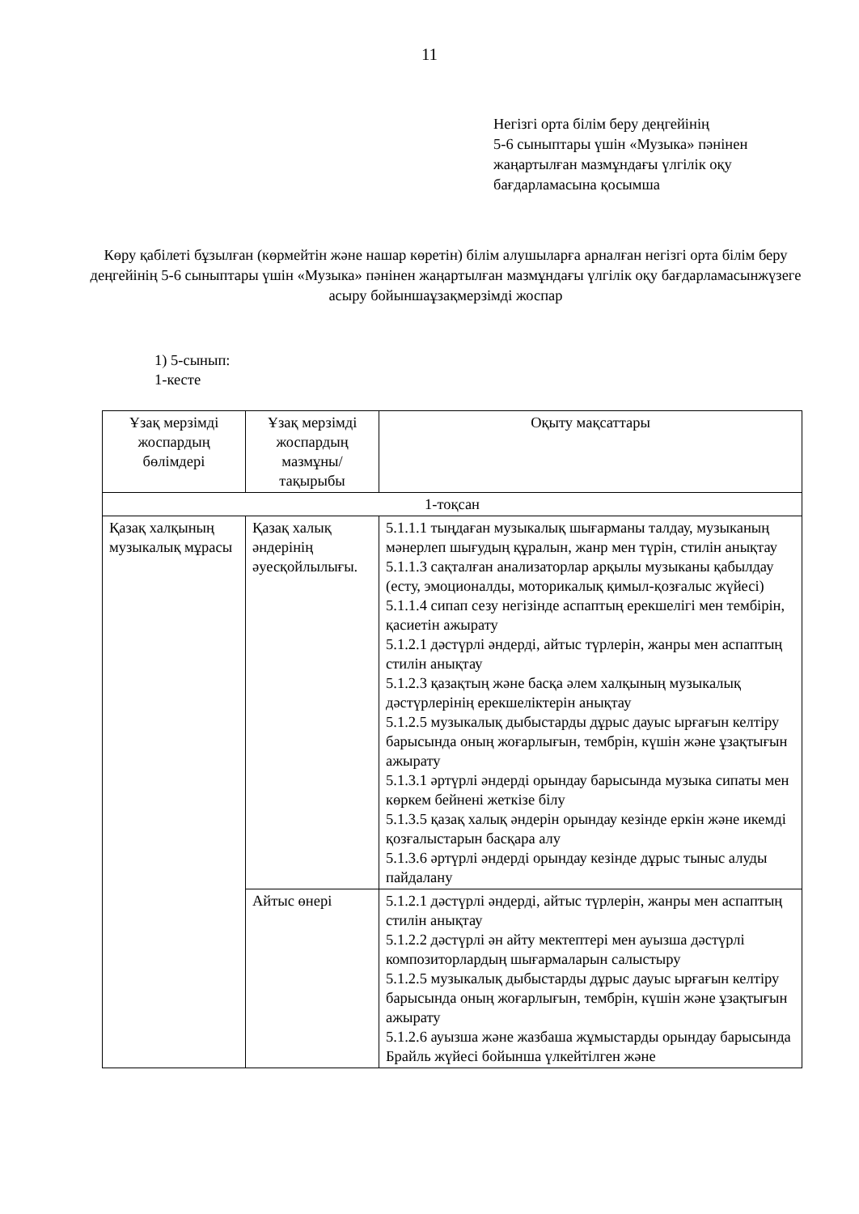11
Негізгі орта білім беру деңгейінің
5-6 сыныптары үшін «Музыка» пәнінен
жаңартылған мазмұндағы үлгілік оқу
бағдарламасына қосымша
Көру қабілеті бұзылған (көрмейтін және нашар көретін) білім алушыларға арналған негізгі орта білім беру деңгейінің 5-6 сыныптары үшін «Музыка» пәнінен жаңартылған мазмұндағы үлгілік оқу бағдарламасынжүзеге асыру бойыншаұзақмерзімді жоспар
1) 5-сынып:
1-кесте
| Ұзақ мерзімді жоспардың бөлімдері | Ұзақ мерзімді жоспардың мазмұны/тақырыбы | Оқыту мақсаттары |
| 1-тоқсан | | |
| Қазақ халқының музыкалық мұрасы | Қазақ халық әндерінің әуесқойлылығы. | 5.1.1.1 тыңдаған музыкалық шығарманы талдау, музыканың мәнерлеп шығудың құралын, жанр мен түрін, стилін анықтау 5.1.1.3 сақталған анализаторлар арқылы музыканы қабылдау (есту, эмоционалды, моторикалық қимыл-қозғалыс жүйесі) 5.1.1.4 сипап сезу негізінде аспаптың ерекшелігі мен тембірін, қасиетін ажырату 5.1.2.1 дәстүрлі әндерді, айтыс түрлерін, жанры мен аспаптың стилін анықтау 5.1.2.3 қазақтың және басқа әлем халқының музыкалық дәстүрлерінің ерекшеліктерін анықтау 5.1.2.5 музыкалық дыбыстарды дұрыс дауыс ырғағын келтіру барысында оның жоғарлығын, тембрін, күшін және ұзақтығын ажырату 5.1.3.1 әртүрлі әндерді орындау барысында музыка сипаты мен көркем бейнені жеткізе білу 5.1.3.5 қазақ халық әндерін орындау кезінде еркін және икемді қозғалыстарын басқара алу 5.1.3.6 әртүрлі әндерді орындау кезінде дұрыс тыныс алуды пайдалану |
| | Айтыс өнері | 5.1.2.1 дәстүрлі әндерді, айтыс түрлерін, жанры мен аспаптың стилін анықтау 5.1.2.2 дәстүрлі ән айту мектептері мен ауызша дәстүрлі композиторлардың шығармаларын салыстыру 5.1.2.5 музыкалық дыбыстарды дұрыс дауыс ырғағын келтіру барысында оның жоғарлығын, тембрін, күшін және ұзақтығын ажырату 5.1.2.6 ауызша және жазбаша жұмыстарды орындау барысында Брайль жүйесі бойынша үлкейтілген және |